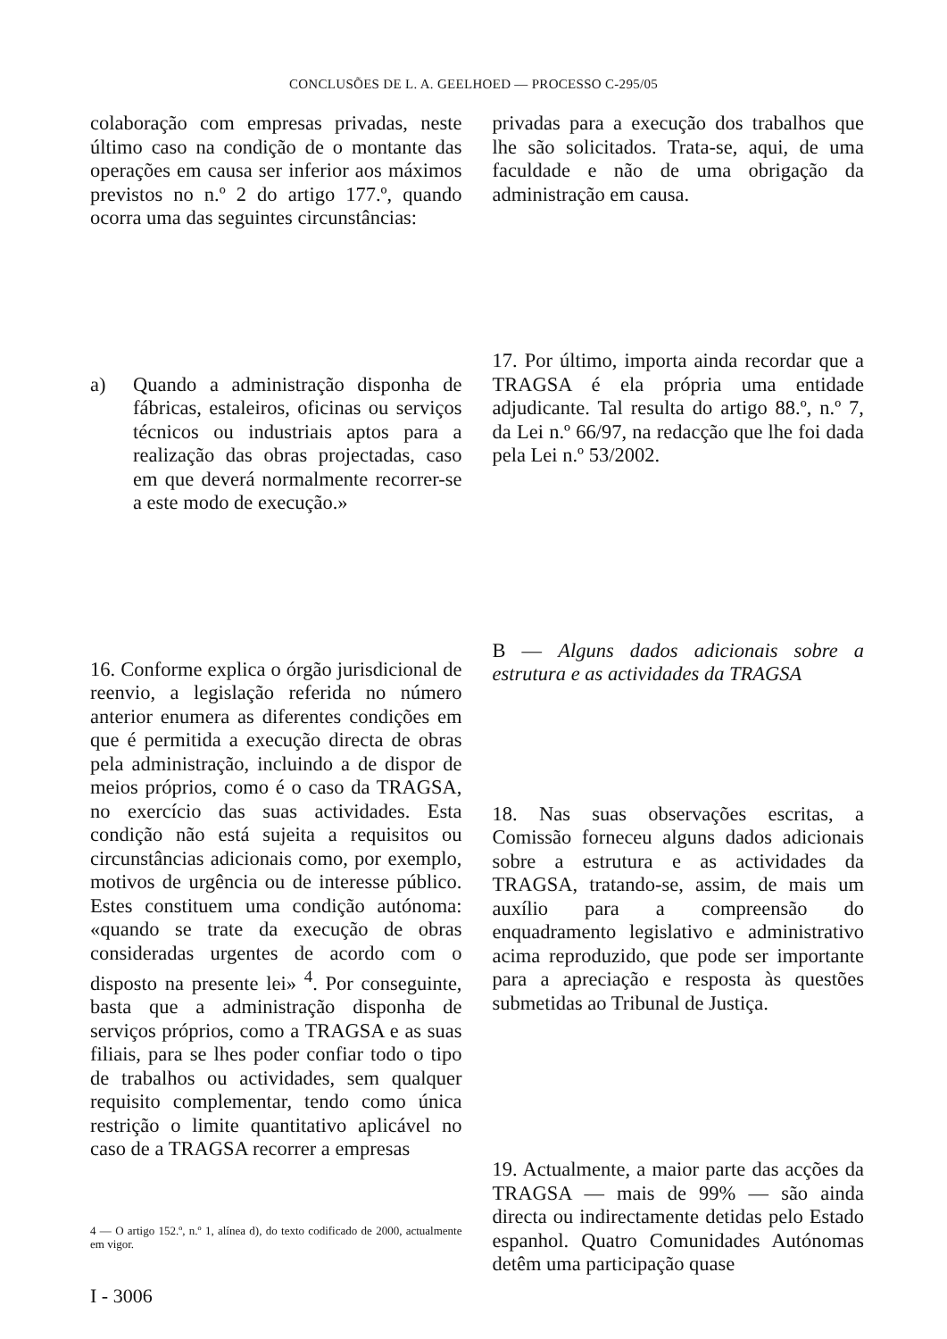CONCLUSÕES DE L. A. GEELHOED — PROCESSO C-295/05
colaboração com empresas privadas, neste último caso na condição de o montante das operações em causa ser inferior aos máximos previstos no n.º 2 do artigo 177.º, quando ocorra uma das seguintes circunstâncias:
a) Quando a administração disponha de fábricas, estaleiros, oficinas ou serviços técnicos ou industriais aptos para a realização das obras projectadas, caso em que deverá normalmente recorrer-se a este modo de execução.»
16. Conforme explica o órgão jurisdicional de reenvio, a legislação referida no número anterior enumera as diferentes condições em que é permitida a execução directa de obras pela administração, incluindo a de dispor de meios próprios, como é o caso da TRAGSA, no exercício das suas actividades. Esta condição não está sujeita a requisitos ou circunstâncias adicionais como, por exemplo, motivos de urgência ou de interesse público. Estes constituem uma condição autónoma: «quando se trate da execução de obras consideradas urgentes de acordo com o disposto na presente lei» <sup>4</sup>. Por conseguinte, basta que a administração disponha de serviços próprios, como a TRAGSA e as suas filiais, para se lhes poder confiar todo o tipo de trabalhos ou actividades, sem qualquer requisito complementar, tendo como única restrição o limite quantitativo aplicável no caso de a TRAGSA recorrer a empresas
4 — O artigo 152.º, n.º 1, alínea d), do texto codificado de 2000, actualmente em vigor.
I - 3006
privadas para a execução dos trabalhos que lhe são solicitados. Trata-se, aqui, de uma faculdade e não de uma obrigação da administração em causa.
17. Por último, importa ainda recordar que a TRAGSA é ela própria uma entidade adjudicante. Tal resulta do artigo 88.º, n.º 7, da Lei n.º 66/97, na redacção que lhe foi dada pela Lei n.º 53/2002.
B — Alguns dados adicionais sobre a estrutura e as actividades da TRAGSA
18. Nas suas observações escritas, a Comissão forneceu alguns dados adicionais sobre a estrutura e as actividades da TRAGSA, tratando-se, assim, de mais um auxílio para a compreensão do enquadramento legislativo e administrativo acima reproduzido, que pode ser importante para a apreciação e resposta às questões submetidas ao Tribunal de Justiça.
19. Actualmente, a maior parte das acções da TRAGSA — mais de 99% — são ainda directa ou indirectamente detidas pelo Estado espanhol. Quatro Comunidades Autónomas detêm uma participação quase